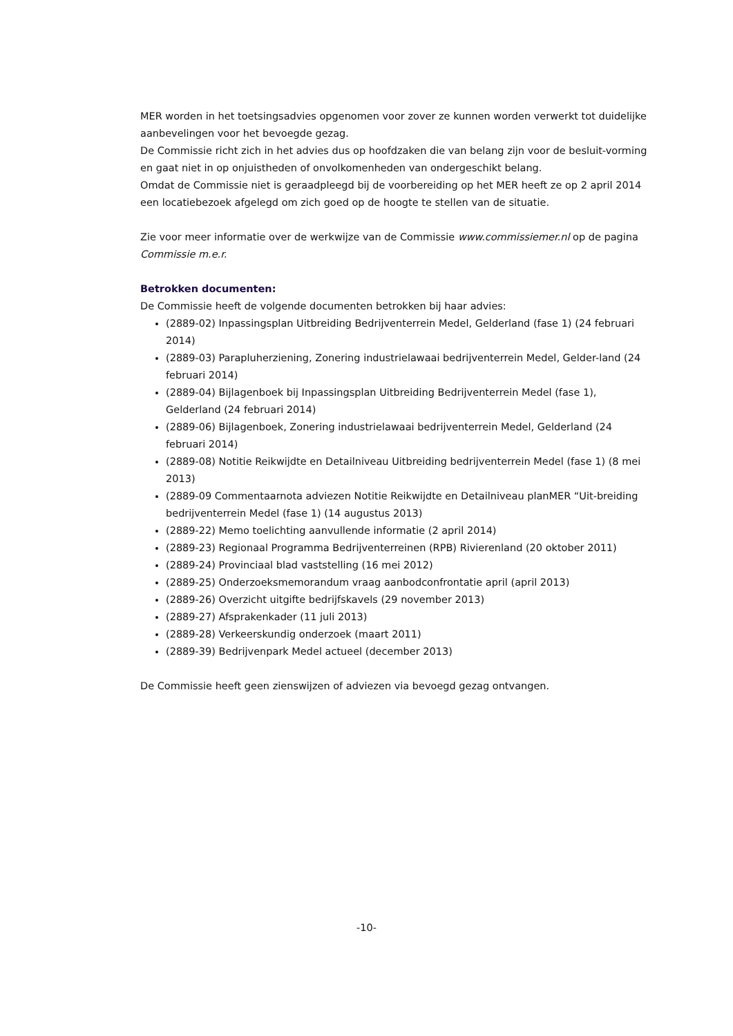MER worden in het toetsingsadvies opgenomen voor zover ze kunnen worden verwerkt tot duidelijke aanbevelingen voor het bevoegde gezag.
De Commissie richt zich in het advies dus op hoofdzaken die van belang zijn voor de besluit-vorming en gaat niet in op onjuistheden of onvolkomenheden van ondergeschikt belang.
Omdat de Commissie niet is geraadpleegd bij de voorbereiding op het MER heeft ze op 2 april 2014 een locatiebezoek afgelegd om zich goed op de hoogte te stellen van de situatie.
Zie voor meer informatie over de werkwijze van de Commissie www.commissiemer.nl op de pagina Commissie m.e.r.
Betrokken documenten:
De Commissie heeft de volgende documenten betrokken bij haar advies:
(2889-02) Inpassingsplan Uitbreiding Bedrijventerrein Medel, Gelderland (fase 1) (24 februari 2014)
(2889-03) Parapluherziening, Zonering industrielawaai bedrijventerrein Medel, Gelder-land (24 februari 2014)
(2889-04) Bijlagenboek bij Inpassingsplan Uitbreiding Bedrijventerrein Medel (fase 1), Gelderland (24 februari 2014)
(2889-06) Bijlagenboek, Zonering industrielawaai bedrijventerrein Medel, Gelderland (24 februari 2014)
(2889-08) Notitie Reikwijdte en Detailniveau Uitbreiding bedrijventerrein Medel (fase 1) (8 mei 2013)
(2889-09 Commentaarnota adviezen Notitie Reikwijdte en Detailniveau planMER “Uit-breiding bedrijventerrein Medel (fase 1) (14 augustus 2013)
(2889-22) Memo toelichting aanvullende informatie (2 april 2014)
(2889-23) Regionaal Programma Bedrijventerreinen (RPB) Rivierenland (20 oktober 2011)
(2889-24) Provinciaal blad vaststelling (16 mei 2012)
(2889-25) Onderzoeksmemorandum vraag aanbodconfrontatie april (april 2013)
(2889-26) Overzicht uitgifte bedrijfskavels (29 november 2013)
(2889-27) Afsprakenkader (11 juli 2013)
(2889-28) Verkeerskundig onderzoek (maart 2011)
(2889-39) Bedrijvenpark Medel actueel (december 2013)
De Commissie heeft geen zienswijzen of adviezen via bevoegd gezag ontvangen.
-10-